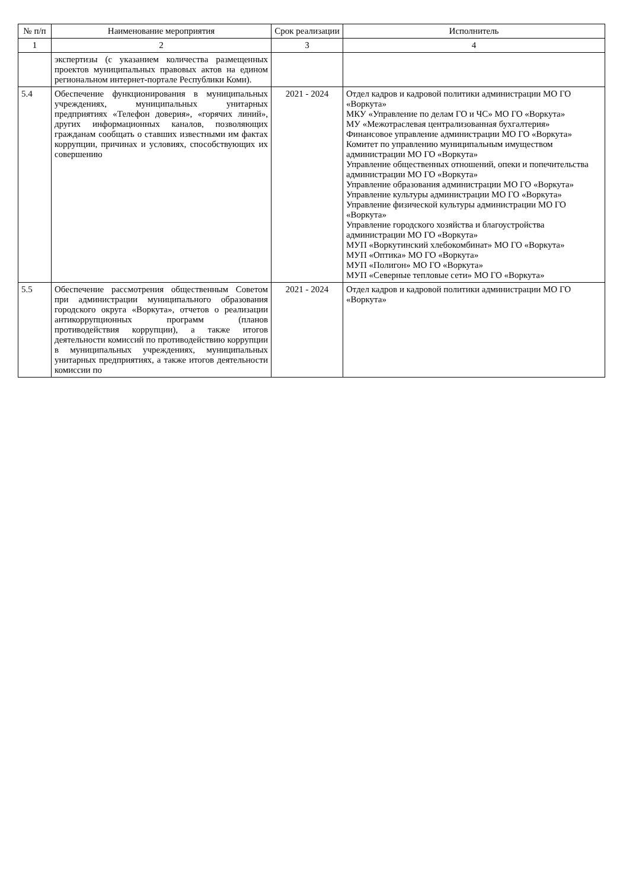| № п/п | Наименование мероприятия | Срок реализации | Исполнитель |
| --- | --- | --- | --- |
| 1 | 2 | 3 | 4 |
| | экспертизы (с указанием количества размещенных проектов муниципальных правовых актов на едином региональном интернет-портале Республики Коми). | | |
| 5.4 | Обеспечение функционирования в муниципальных учреждениях, муниципальных унитарных предприятиях «Телефон доверия», «горячих линий», других информационных каналов, позволяющих гражданам сообщать о ставших известными им фактах коррупции, причинах и условиях, способствующих их совершению | 2021 - 2024 | Отдел кадров и кадровой политики администрации МО ГО «Воркута» МКУ «Управление по делам ГО и ЧС» МО ГО «Воркута» МУ «Межотраслевая централизованная бухгалтерия» Финансовое управление администрации МО ГО «Воркута» Комитет по управлению муниципальным имуществом администрации МО ГО «Воркута» Управление общественных отношений, опеки и попечительства администрации МО ГО «Воркута» Управление образования администрации МО ГО «Воркута» Управление культуры администрации МО ГО «Воркута» Управление физической культуры администрации МО ГО «Воркута» Управление городского хозяйства и благоустройства администрации МО ГО «Воркута» МУП «Воркутинский хлебокомбинат» МО ГО «Воркута» МУП «Оптика» МО ГО «Воркута» МУП «Полигон» МО ГО «Воркута» МУП «Северные тепловые сети» МО ГО «Воркута» |
| 5.5 | Обеспечение рассмотрения общественным Советом при администрации муниципального образования городского округа «Воркута», отчетов о реализации антикоррупционных программ (планов противодействия коррупции), а также итогов деятельности комиссий по противодействию коррупции в муниципальных учреждениях, муниципальных унитарных предприятиях, а также итогов деятельности комиссии по | 2021 - 2024 | Отдел кадров и кадровой политики администрации МО ГО «Воркута» |